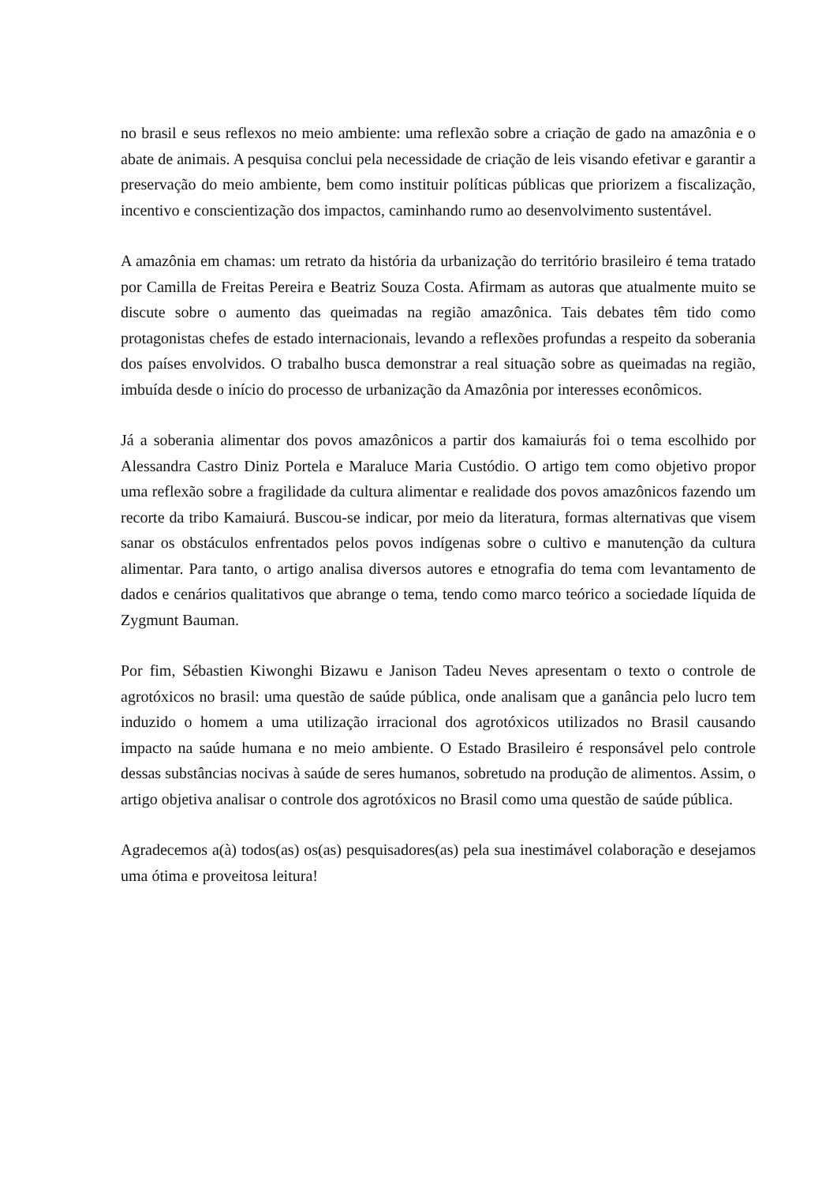no brasil e seus reflexos no meio ambiente: uma reflexão sobre a criação de gado na amazônia e o abate de animais. A pesquisa conclui pela necessidade de criação de leis visando efetivar e garantir a preservação do meio ambiente, bem como instituir políticas públicas que priorizem a fiscalização, incentivo e conscientização dos impactos, caminhando rumo ao desenvolvimento sustentável.
A amazônia em chamas: um retrato da história da urbanização do território brasileiro é tema tratado por Camilla de Freitas Pereira e Beatriz Souza Costa. Afirmam as autoras que atualmente muito se discute sobre o aumento das queimadas na região amazônica. Tais debates têm tido como protagonistas chefes de estado internacionais, levando a reflexões profundas a respeito da soberania dos países envolvidos. O trabalho busca demonstrar a real situação sobre as queimadas na região, imbuída desde o início do processo de urbanização da Amazônia por interesses econômicos.
Já a soberania alimentar dos povos amazônicos a partir dos kamaiurás foi o tema escolhido por Alessandra Castro Diniz Portela e Maraluce Maria Custódio. O artigo tem como objetivo propor uma reflexão sobre a fragilidade da cultura alimentar e realidade dos povos amazônicos fazendo um recorte da tribo Kamaiurá. Buscou-se indicar, por meio da literatura, formas alternativas que visem sanar os obstáculos enfrentados pelos povos indígenas sobre o cultivo e manutenção da cultura alimentar. Para tanto, o artigo analisa diversos autores e etnografia do tema com levantamento de dados e cenários qualitativos que abrange o tema, tendo como marco teórico a sociedade líquida de Zygmunt Bauman.
Por fim, Sébastien Kiwonghi Bizawu e Janison Tadeu Neves apresentam o texto o controle de agrotóxicos no brasil: uma questão de saúde pública, onde analisam que a ganância pelo lucro tem induzido o homem a uma utilização irracional dos agrotóxicos utilizados no Brasil causando impacto na saúde humana e no meio ambiente. O Estado Brasileiro é responsável pelo controle dessas substâncias nocivas à saúde de seres humanos, sobretudo na produção de alimentos. Assim, o artigo objetiva analisar o controle dos agrotóxicos no Brasil como uma questão de saúde pública.
Agradecemos a(à) todos(as) os(as) pesquisadores(as) pela sua inestimável colaboração e desejamos uma ótima e proveitosa leitura!